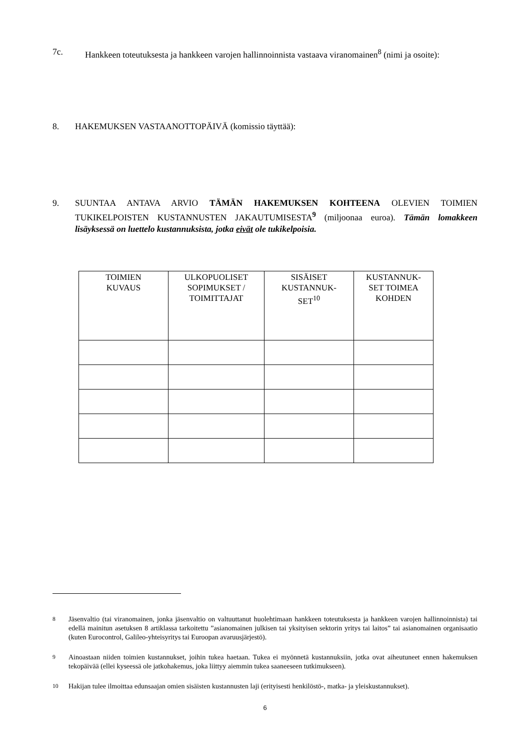7c. Hankkeen toteutuksesta ja hankkeen varojen hallinnoinnista vastaava viranomainen<sup>8</sup> (nimi ja osoite):
8. HAKEMUKSEN VASTAANOTTOPÄIVÄ (komissio täyttää):
9. SUUNTAA ANTAVA ARVIO TÄMÄN HAKEMUKSEN KOHTEENA OLEVIEN TOIMIEN TUKIKELPOISTEN KUSTANNUSTEN JAKAUTUMISESTA<sup>9</sup> (miljoonaa euroa). Tämän lomakkeen lisäyksessä on luettelo kustannuksista, jotka eivät ole tukikelpoisia.
| TOIMIEN KUVAUS | ULKOPUOLISET SOPIMUKSET / TOIMITTAJAT | SISÄISET KUSTANNUK- SET<sup>10</sup> | KUSTANNUK- SET TOIMEA KOHDEN |
| --- | --- | --- | --- |
<sup>8</sup> Jäsenvaltio (tai viranomainen, jonka jäsenvaltio on valtuuttanut huolehtimaan hankkeen toteutuksesta ja hankkeen varojen hallinnoinnista) tai edellä mainitun asetuksen 8 artiklassa tarkoitettu ”asianomainen julkisen tai yksityisen sektorin yritys tai laitos” tai asianomainen organisaatio (kuten Eurocontrol, Galileo-yhteisyritys tai Euroopan avaruusjärjestö).
<sup>9</sup> Ainoastaan niiden toimien kustannukset, joihin tukea haetaan. Tukea ei myönnetä kustannuksiin, jotka ovat aiheutuneet ennen hakemuksen tekopäivää (ellei kyseessä ole jatkohakemus, joka liittyy aiemmin tukea saaneeseen tutkimukseen).
<sup>10</sup> Hakijan tulee ilmoittaa edunsaajan omien sisäisten kustannusten laji (erityisesti henkilöstö-, matka- ja yleiskustannukset).
6